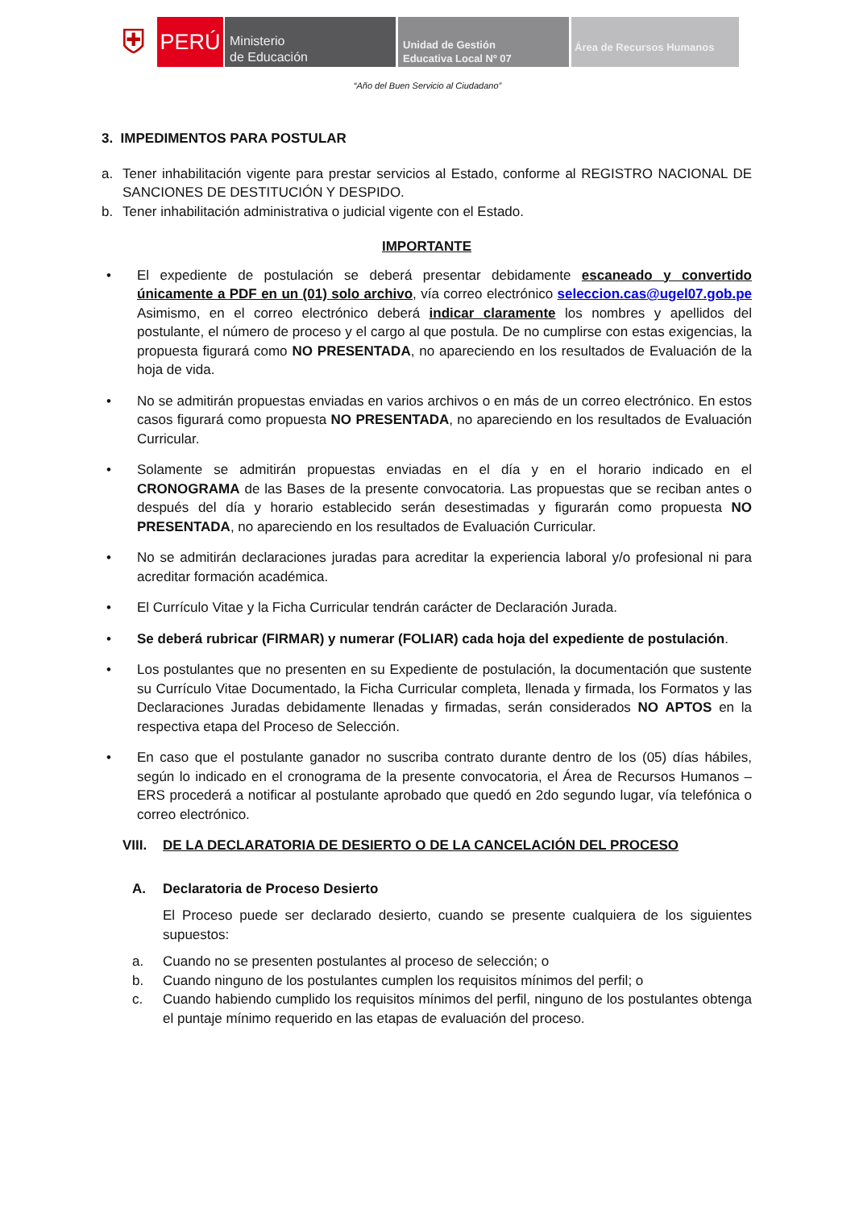⛨
PERÚ
Ministerio
de Educación
Unidad de Gestión
Educativa Local Nº 07
Área de Recursos Humanos
“Año del Buen Servicio al Ciudadano”
3. IMPEDIMENTOS PARA POSTULAR
a. Tener inhabilitación vigente para prestar servicios al Estado, conforme al REGISTRO NACIONAL DE SANCIONES DE DESTITUCIÓN Y DESPIDO.
b. Tener inhabilitación administrativa o judicial vigente con el Estado.
IMPORTANTE
• El expediente de postulación se deberá presentar debidamente escaneado y convertido únicamente a PDF en un (01) solo archivo, vía correo electrónico seleccion.cas@ugel07.gob.pe Asimismo, en el correo electrónico deberá indicar claramente los nombres y apellidos del postulante, el número de proceso y el cargo al que postula. De no cumplirse con estas exigencias, la propuesta figurará como NO PRESENTADA, no apareciendo en los resultados de Evaluación de la hoja de vida.
• No se admitirán propuestas enviadas en varios archivos o en más de un correo electrónico. En estos casos figurará como propuesta NO PRESENTADA, no apareciendo en los resultados de Evaluación Curricular.
• Solamente se admitirán propuestas enviadas en el día y en el horario indicado en el CRONOGRAMA de las Bases de la presente convocatoria. Las propuestas que se reciban antes o después del día y horario establecido serán desestimadas y figurarán como propuesta NO PRESENTADA, no apareciendo en los resultados de Evaluación Curricular.
• No se admitirán declaraciones juradas para acreditar la experiencia laboral y/o profesional ni para acreditar formación académica.
• El Currículo Vitae y la Ficha Curricular tendrán carácter de Declaración Jurada.
• Se deberá rubricar (FIRMAR) y numerar (FOLIAR) cada hoja del expediente de postulación.
• Los postulantes que no presenten en su Expediente de postulación, la documentación que sustente su Currículo Vitae Documentado, la Ficha Curricular completa, llenada y firmada, los Formatos y las Declaraciones Juradas debidamente llenadas y firmadas, serán considerados NO APTOS en la respectiva etapa del Proceso de Selección.
• En caso que el postulante ganador no suscriba contrato durante dentro de los (05) días hábiles, según lo indicado en el cronograma de la presente convocatoria, el Área de Recursos Humanos – ERS procederá a notificar al postulante aprobado que quedó en 2do segundo lugar, vía telefónica o correo electrónico.
VIII. DE LA DECLARATORIA DE DESIERTO O DE LA CANCELACIÓN DEL PROCESO
A. Declaratoria de Proceso Desierto
El Proceso puede ser declarado desierto, cuando se presente cualquiera de los siguientes supuestos:
a. Cuando no se presenten postulantes al proceso de selección; o
b. Cuando ninguno de los postulantes cumplen los requisitos mínimos del perfil; o
c. Cuando habiendo cumplido los requisitos mínimos del perfil, ninguno de los postulantes obtenga el puntaje mínimo requerido en las etapas de evaluación del proceso.